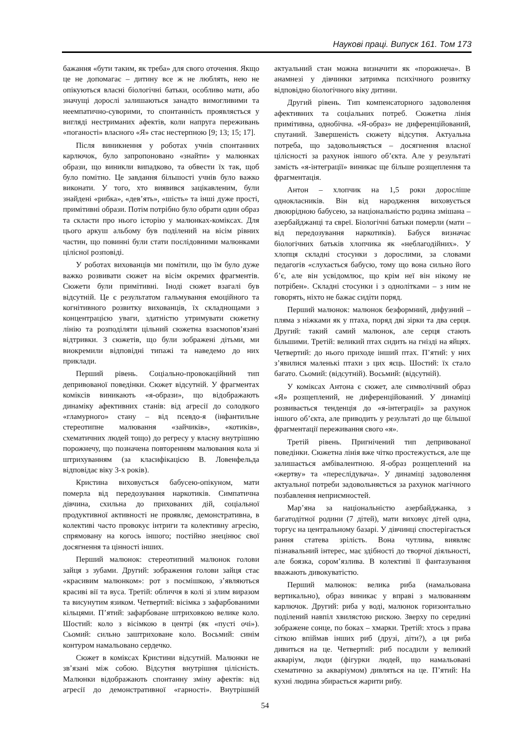Наукові праці. Випуск 161. Том 173
бажання «бути таким, як треба» для свого оточення. Якщо це не допомагає – дитину все ж не люблять, нею не опікуються власні біологічні батьки, особливо мати, або значущі дорослі залишаються занадто вимогливими та неемпатично-суворими, то спонтанність проявляється у вигляді нестриманих афектів, коли напруга переживань «поганості» власного «Я» стає нестерпною [9; 13; 15; 17].
Після виникнення у роботах учнів спонтанних карлючок, було запропоновано «знайти» у малюнках образи, що виникли випадково, та обвести їх так, щоб було помітно. Це завдання більшості учнів було важко виконати. У того, хто виявився зацікавленим, були знайдені «рибка», «дев’ять», «шість» та інші дуже прості, примітивні образи. Потім потрібно було обрати один образ та скласти про нього історію у малюнках-коміксах. Для цього аркуш альбому був поділений на вісім рівних частин, що повинні були стати послідовними малюнками цілісної розповіді.
У роботах вихованців ми помітили, що їм було дуже важко розвивати сюжет на вісім окремих фрагментів. Сюжети були примітивні. Іноді сюжет взагалі був відсутній. Це є результатом гальмування емоційного та когнітивного розвитку вихованців, їх складнощами з концентрацією уваги, здатністю утримувати сюжетну лінію та розподіляти цільний сюжетна взаємопов’язані відтривки. З сюжетів, що були зображені дітьми, ми виокремили відповідні типажі та наведемо до них приклади.
Перший рівень. Соціально-провокаційний тип депривованої поведінки. Сюжет відсутній. У фрагментах коміксів виникають «я-образи», що відображають динаміку афективних станів: від агресії до солодкого «гламурного» стану – від псевдо-я (інфантильне стереотипне малювання «зайчиків», «котиків», схематичних людей тощо) до регресу у власну внутрішню порожнечу, що позначена повторенням малювання кола зі штрихуванням (за класифікацією В. Ловенфельда відповідає віку 3-х років).
Кристина виховується бабусею-опікуном, мати померла від передозування наркотиків. Симпатична дівчина, схильна до прихованих дій, соціальної продуктивної активності не проявляє, демонстративна, в колективі часто провокує інтриги та колективну агресію, спрямовану на когось іншого; постійно знецінює свої досягнення та цінності інших.
Перший малюнок: стереотипний малюнок голови зайця з зубами. Другий: зображення голови зайця стає «красивим малюнком»: рот з посмішкою, з’являються красиві вії та вуса. Третій: обличчя в колі зі злим виразом та висунутим язиком. Четвертий: вісімка з зафарбованими кільцями. П’ятий: зафарбоване штриховкою велике коло. Шостий: коло з вісімкою в центрі (як «пусті очі»). Сьомий: сильно заштриховане коло. Восьмий: синім контуром намальовано сердечко.
Сюжет в коміксах Кристини відсутній. Малюнки не зв’язані між собою. Відсутня внутрішня цілісність. Малюнки відображають спонтанну зміну афектів: від агресії до демонстративної «гарності». Внутрішній актуальний стан можна визначити як «порожнеча». В анамнезі у дівчинки затримка психічного розвитку відповідно біологічного віку дитини.
Другий рівень. Тип компенсаторного задоволення афективних та соціальних потреб. Сюжетна лінія примітивна, однобічна. «Я-образ» не диференційований, спутаний. Завершеність сюжету відсутня. Актуальна потреба, що задовольняється – досягнення власної цілісності за рахунок іншого об’єкта. Але у результаті замість «я-інтеграції» виникає ще більше розщеплення та фрагментація.
Антон – хлопчик на 1,5 роки доросліше однокласників. Він від народження виховується двоюрідною бабусею, за національністю родина змішана – азербайджанці та євреї. Біологічні батьки померли (мати – від передозування наркотиків). Бабуся визначає біологічних батьків хлопчика як «неблагодійних». У хлопця складні стосунки з дорослими, за словами педагогів «слухається бабусю, тому що вона сильно його б’є, але він усвідомлює, що крім неї він нікому не потрібен». Складні стосунки і з однолітками – з ним не говорять, ніхто не бажає сидіти поряд.
Перший малюнок: малюнок безформний, дифузний – пляма з ніжками як у птаха, поряд дві зірки та два серця. Другий: такий самий малюнок, але серця стають більшими. Третій: великий птах сидить на гнізді на яйцях. Четвертий: до нього приходе інший птах. П’ятий: у них з’явилися маленькі птахи з цих яєць. Шостий: їх стало багато. Сьомий: (відсутній). Восьмий: (відсутній).
У коміксах Антона є сюжет, але символічний образ «Я» розщеплений, не диференційований. У динаміці розвивається тенденція до «я-інтеграції» за рахунок іншого об’єкта, але приводить у результаті до ще більшої фрагментації переживання свого «я».
Третій рівень. Пригнічений тип депривованої поведінки. Сюжетна лінія вже чітко простежується, але ще залишається амбівалентною. Я-образ розщеплений на «жертву» та «переслідувача». У динаміці задоволення актуальної потреби задовольняється за рахунок магічного позбавлення неприємностей.
Мар’яна за національністю азербайджанка, з багатодітної родини (7 дітей), мати виховує дітей одна, торгує на центральному базарі. У дівчинці спостерігається рання статева зрілість. Вона чутлива, виявляє пізнавальний інтерес, має здібності до творчої діяльності, але боязка, сором’язлива. В колективі її фантазування вважають дивокуватістю.
Перший малюнок: велика риба (намальована вертикально), образ виникає у вправі з малюванням карлючок. Другий: риба у воді, малюнок горизонтально поділений навпіл хвилястою рискою. Зверху по середині зображене сонце, по боках – хмарки. Третій: хтось з права сіткою впіймав інших риб (друзі, діти?), а ця риба дивиться на це. Четвертий: риб посадили у великий акваріум, люди (фігурки людей, що намальовані схематично за акваріумом) дивляться на це. П’ятий: На кухні людина збирається жарити рибу.
54